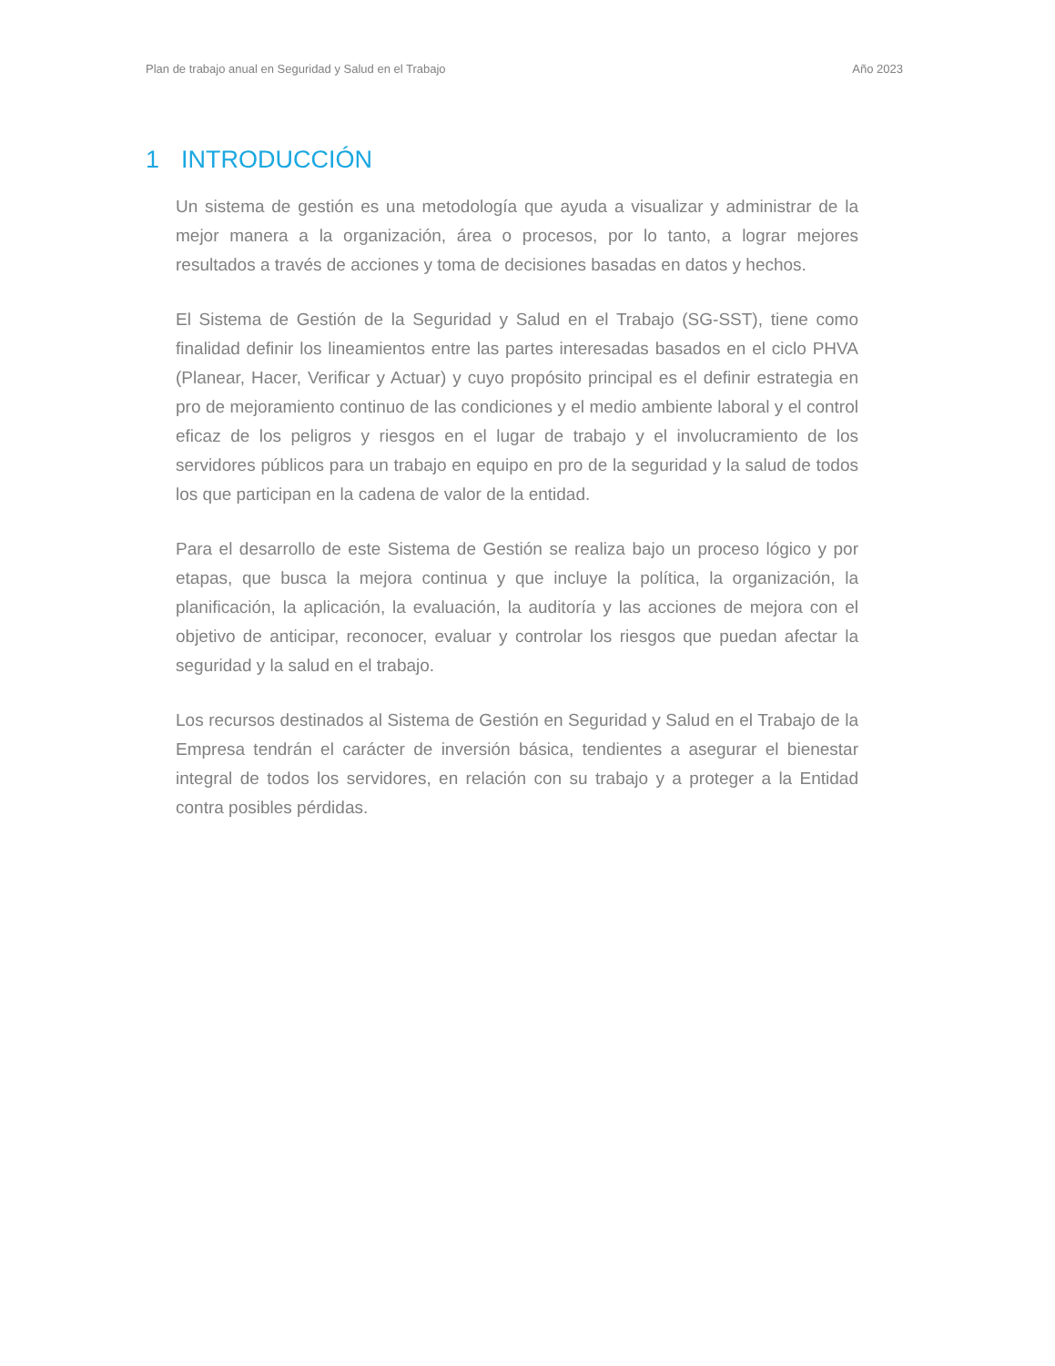Plan de trabajo anual en Seguridad y Salud en el Trabajo Año 2023
1 INTRODUCCIÓN
Un sistema de gestión es una metodología que ayuda a visualizar y administrar de la mejor manera a la organización, área o procesos, por lo tanto, a lograr mejores resultados a través de acciones y toma de decisiones basadas en datos y hechos.
El Sistema de Gestión de la Seguridad y Salud en el Trabajo (SG-SST), tiene como finalidad definir los lineamientos entre las partes interesadas basados en el ciclo PHVA (Planear, Hacer, Verificar y Actuar) y cuyo propósito principal es el definir estrategia en pro de mejoramiento continuo de las condiciones y el medio ambiente laboral y el control eficaz de los peligros y riesgos en el lugar de trabajo y el involucramiento de los servidores públicos para un trabajo en equipo en pro de la seguridad y la salud de todos los que participan en la cadena de valor de la entidad.
Para el desarrollo de este Sistema de Gestión se realiza bajo un proceso lógico y por etapas, que busca la mejora continua y que incluye la política, la organización, la planificación, la aplicación, la evaluación, la auditoría y las acciones de mejora con el objetivo de anticipar, reconocer, evaluar y controlar los riesgos que puedan afectar la seguridad y la salud en el trabajo.
Los recursos destinados al Sistema de Gestión en Seguridad y Salud en el Trabajo de la Empresa tendrán el carácter de inversión básica, tendientes a asegurar el bienestar integral de todos los servidores, en relación con su trabajo y a proteger a la Entidad contra posibles pérdidas.